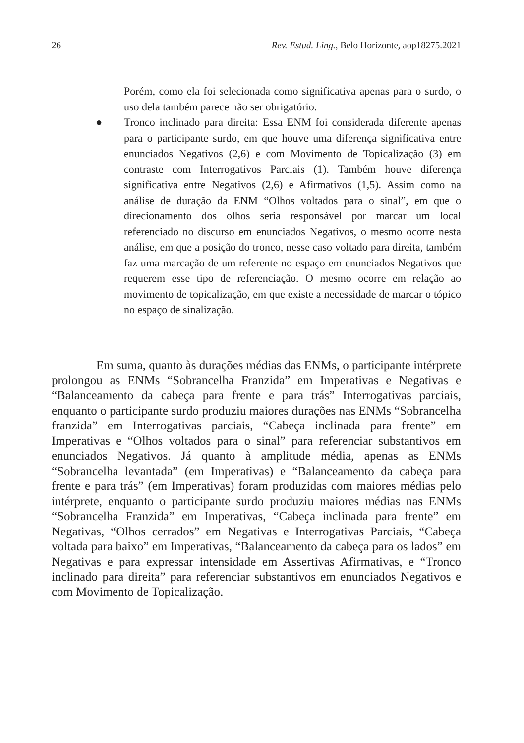26 Rev. Estud. Ling., Belo Horizonte, aop18275.2021
Porém, como ela foi selecionada como significativa apenas para o surdo, o uso dela também parece não ser obrigatório.
● Tronco inclinado para direita: Essa ENM foi considerada diferente apenas para o participante surdo, em que houve uma diferença significativa entre enunciados Negativos (2,6) e com Movimento de Topicalização (3) em contraste com Interrogativos Parciais (1). Também houve diferença significativa entre Negativos (2,6) e Afirmativos (1,5). Assim como na análise de duração da ENM “Olhos voltados para o sinal”, em que o direcionamento dos olhos seria responsável por marcar um local referenciado no discurso em enunciados Negativos, o mesmo ocorre nesta análise, em que a posição do tronco, nesse caso voltado para direita, também faz uma marcação de um referente no espaço em enunciados Negativos que requerem esse tipo de referenciação. O mesmo ocorre em relação ao movimento de topicalização, em que existe a necessidade de marcar o tópico no espaço de sinalização.
Em suma, quanto às durações médias das ENMs, o participante intérprete prolongou as ENMs “Sobrancelha Franzida” em Imperativas e Negativas e “Balanceamento da cabeça para frente e para trás” Interrogativas parciais, enquanto o participante surdo produziu maiores durações nas ENMs “Sobrancelha franzida” em Interrogativas parciais, “Cabeça inclinada para frente” em Imperativas e “Olhos voltados para o sinal” para referenciar substantivos em enunciados Negativos. Já quanto à amplitude média, apenas as ENMs “Sobrancelha levantada” (em Imperativas) e “Balanceamento da cabeça para frente e para trás” (em Imperativas) foram produzidas com maiores médias pelo intérprete, enquanto o participante surdo produziu maiores médias nas ENMs “Sobrancelha Franzida” em Imperativas, “Cabeça inclinada para frente” em Negativas, “Olhos cerrados” em Negativas e Interrogativas Parciais, “Cabeça voltada para baixo” em Imperativas, “Balanceamento da cabeça para os lados” em Negativas e para expressar intensidade em Assertivas Afirmativas, e “Tronco inclinado para direita” para referenciar substantivos em enunciados Negativos e com Movimento de Topicalização.